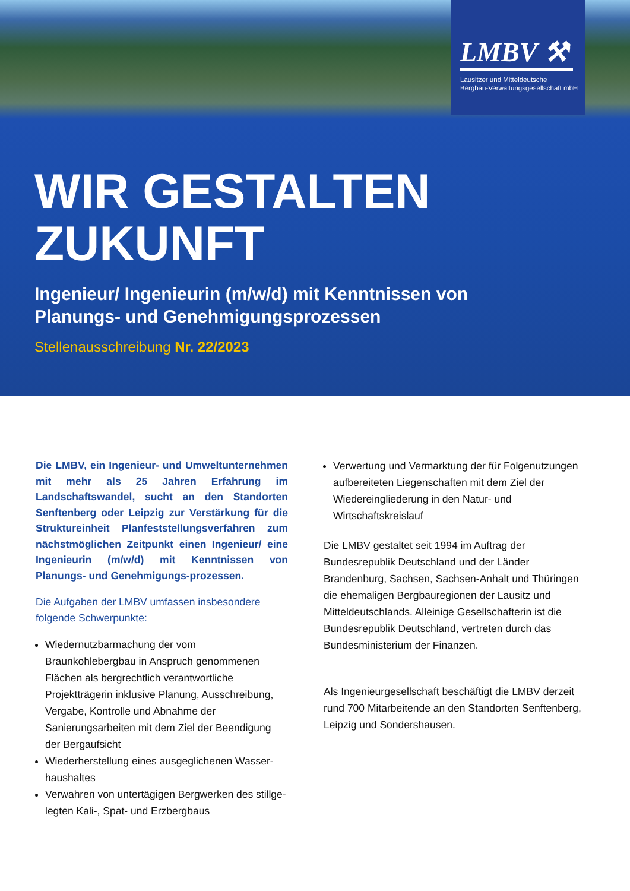LMBV ⚒
Lausitzer und Mitteldeutsche
Bergbau-Verwaltungsgesellschaft mbH
WIR GESTALTEN
ZUKUNFT
Ingenieur/ Ingenieurin (m/w/d) mit Kenntnissen von
Planungs- und Genehmigungsprozessen
Stellenausschreibung Nr. 22/2023
Die LMBV, ein Ingenieur- und Umweltunternehmen mit mehr als 25 Jahren Erfahrung im Landschaftswandel, sucht an den Standorten Senftenberg oder Leipzig zur Verstärkung für die Struktureinheit Planfeststellungsverfahren zum nächstmöglichen Zeitpunkt einen Ingenieur/ eine Ingenieurin (m/w/d) mit Kenntnissen von Planungs- und Genehmigungs-prozessen.
Die Aufgaben der LMBV umfassen insbesondere folgende Schwerpunkte:
Wiedernutzbarmachung der vom Braunkohlebergbau in Anspruch genommenen Flächen als bergrechtlich verantwortliche Projektträgerin inklusive Planung, Ausschreibung, Vergabe, Kontrolle und Abnahme der Sanierungsarbeiten mit dem Ziel der Beendigung der Bergaufsicht
Wiederherstellung eines ausgeglichenen Wasser-haushaltes
Verwahren von untertägigen Bergwerken des stillge-legten Kali-, Spat- und Erzbergbaus
Verwertung und Vermarktung der für Folgenutzungen aufbereiteten Liegenschaften mit dem Ziel der Wiedereingliederung in den Natur- und Wirtschaftskreislauf
Die LMBV gestaltet seit 1994 im Auftrag der Bundesrepublik Deutschland und der Länder Brandenburg, Sachsen, Sachsen-Anhalt und Thüringen die ehemaligen Bergbauregionen der Lausitz und Mitteldeutschlands. Alleinige Gesellschafterin ist die Bundesrepublik Deutschland, vertreten durch das Bundesministerium der Finanzen.
Als Ingenieurgesellschaft beschäftigt die LMBV derzeit rund 700 Mitarbeitende an den Standorten Senftenberg, Leipzig und Sondershausen.